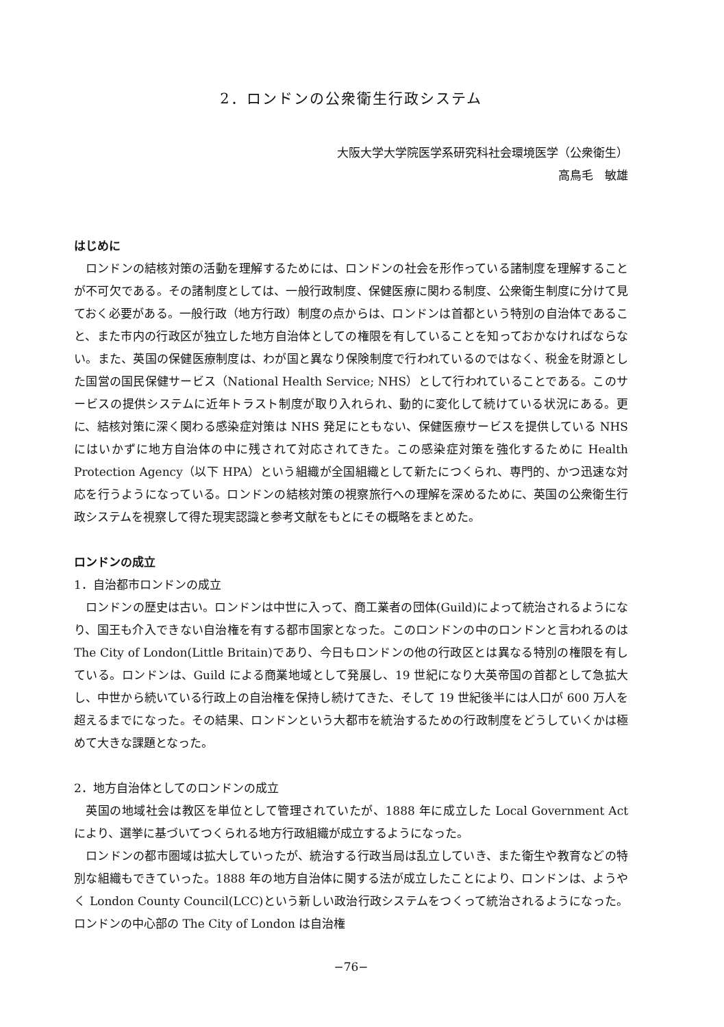2．ロンドンの公衆衛生行政システム
大阪大学大学院医学系研究科社会環境医学（公衆衛生）
高鳥毛　敏雄
はじめに
ロンドンの結核対策の活動を理解するためには、ロンドンの社会を形作っている諸制度を理解することが不可欠である。その諸制度としては、一般行政制度、保健医療に関わる制度、公衆衛生制度に分けて見ておく必要がある。一般行政（地方行政）制度の点からは、ロンドンは首都という特別の自治体であること、また市内の行政区が独立した地方自治体としての権限を有していることを知っておかなければならない。また、英国の保健医療制度は、わが国と異なり保険制度で行われているのではなく、税金を財源とした国営の国民保健サービス（National Health Service; NHS）として行われていることである。このサービスの提供システムに近年トラスト制度が取り入れられ、動的に変化して続けている状況にある。更に、結核対策に深く関わる感染症対策は NHS 発足にともない、保健医療サービスを提供している NHS にはいかずに地方自治体の中に残されて対応されてきた。この感染症対策を強化するために Health Protection Agency（以下 HPA）という組織が全国組織として新たにつくられ、専門的、かつ迅速な対応を行うようになっている。ロンドンの結核対策の視察旅行への理解を深めるために、英国の公衆衛生行政システムを視察して得た現実認識と参考文献をもとにその概略をまとめた。
ロンドンの成立
1．自治都市ロンドンの成立
ロンドンの歴史は古い。ロンドンは中世に入って、商工業者の団体(Guild)によって統治されるようになり、国王も介入できない自治権を有する都市国家となった。このロンドンの中のロンドンと言われるのは The City of London(Little Britain)であり、今日もロンドンの他の行政区とは異なる特別の権限を有している。ロンドンは、Guild による商業地域として発展し、19 世紀になり大英帝国の首都として急拡大し、中世から続いている行政上の自治権を保持し続けてきた、そして 19 世紀後半には人口が 600 万人を超えるまでになった。その結果、ロンドンという大都市を統治するための行政制度をどうしていくかは極めて大きな課題となった。
2．地方自治体としてのロンドンの成立
英国の地域社会は教区を単位として管理されていたが、1888 年に成立した Local Government Act により、選挙に基づいてつくられる地方行政組織が成立するようになった。
ロンドンの都市圏域は拡大していったが、統治する行政当局は乱立していき、また衛生や教育などの特別な組織もできていった。1888 年の地方自治体に関する法が成立したことにより、ロンドンは、ようやく London County Council(LCC)という新しい政治行政システムをつくって統治されるようになった。ロンドンの中心部の The City of London は自治権
−76−